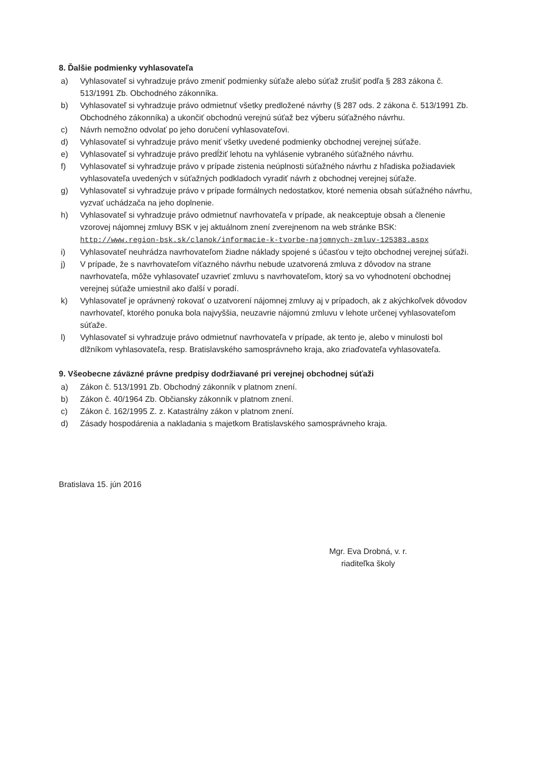8. Ďalšie podmienky vyhlasovateľa
a) Vyhlasovateľ si vyhradzuje právo zmeniť podmienky súťaže alebo súťaž zrušiť podľa § 283 zákona č. 513/1991 Zb. Obchodného zákonníka.
b) Vyhlasovateľ si vyhradzuje právo odmietnuť všetky predložené návrhy (§ 287 ods. 2 zákona č. 513/1991 Zb. Obchodného zákonníka) a ukončiť obchodnú verejnú súťaž bez výberu súťažného návrhu.
c) Návrh nemožno odvolať po jeho doručení vyhlasovateľovi.
d) Vyhlasovateľ si vyhradzuje právo meniť všetky uvedené podmienky obchodnej verejnej súťaže.
e) Vyhlasovateľ si vyhradzuje právo predĺžiť lehotu na vyhlásenie vybraného súťažného návrhu.
f) Vyhlasovateľ si vyhradzuje právo v prípade zistenia neúplnosti súťažného návrhu z hľadiska požiadaviek vyhlasovateľa uvedených v súťažných podkladoch vyradiť návrh z obchodnej verejnej súťaže.
g) Vyhlasovateľ si vyhradzuje právo v prípade formálnych nedostatkov, ktoré nemenia obsah súťažného návrhu, vyzvať uchádzača na jeho doplnenie.
h) Vyhlasovateľ si vyhradzuje právo odmietnuť navrhovateľa v prípade, ak neakceptuje obsah a členenie vzorovej nájomnej zmluvy BSK v jej aktuálnom znení zverejnenom na web stránke BSK: http://www.region-bsk.sk/clanok/informacie-k-tvorbe-najomnych-zmluv-125383.aspx
i) Vyhlasovateľ neuhrádza navrhovateľom žiadne náklady spojené s účasťou v tejto obchodnej verejnej súťaži.
j) V prípade, že s navrhovateľom víťazného návrhu nebude uzatvorená zmluva z dôvodov na strane navrhovateľa, môže vyhlasovateľ uzavrieť zmluvu s navrhovateľom, ktorý sa vo vyhodnotení obchodnej verejnej súťaže umiestnil ako ďalší v poradí.
k) Vyhlasovateľ je oprávnený rokovať o uzatvorení nájomnej zmluvy aj v prípadoch, ak z akýchkoľvek dôvodov navrhovateľ, ktorého ponuka bola najvyššia, neuzavrie nájomnú zmluvu v lehote určenej vyhlasovateľom súťaže.
l) Vyhlasovateľ si vyhradzuje právo odmietnuť navrhovateľa v prípade, ak tento je, alebo v minulosti bol dlžníkom vyhlasovateľa, resp. Bratislavského samosprávneho kraja, ako zriaďovateľa vyhlasovateľa.
9. Všeobecne záväzné právne predpisy dodržiavané pri verejnej obchodnej súťaži
a) Zákon č. 513/1991 Zb. Obchodný zákonník v platnom znení.
b) Zákon č. 40/1964 Zb. Občiansky zákonník v platnom znení.
c) Zákon č. 162/1995 Z. z. Katastrálny zákon v platnom znení.
d) Zásady hospodárenia a nakladania s majetkom Bratislavského samosprávneho kraja.
Bratislava 15. jún 2016
Mgr. Eva Drobná, v. r.
riaditeľka školy